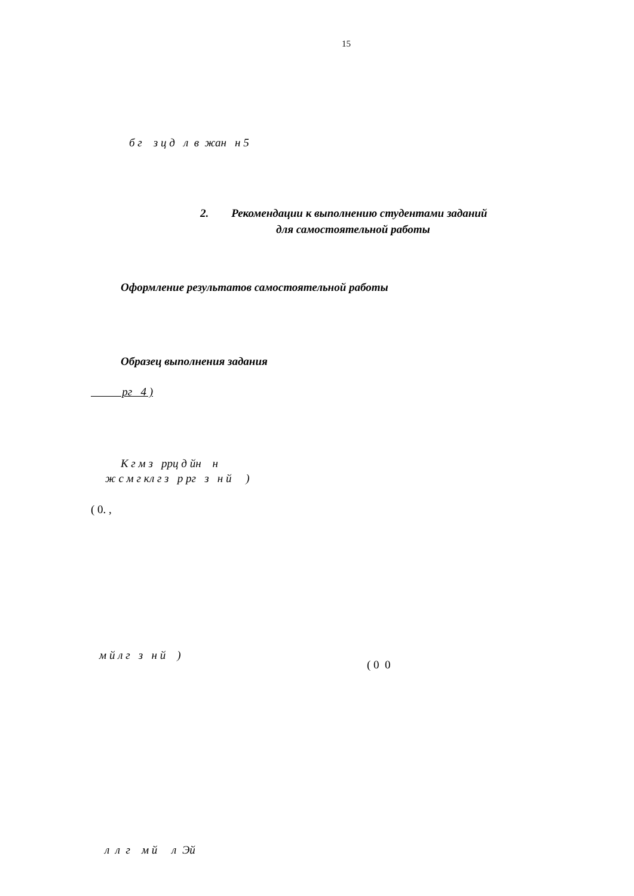15
б г з ц д л в жан н 5
2. Рекомендации к выполнению студентами заданий
для самостоятельной работы
Оформление результатов самостоятельной работы
Образец выполнения задания
рг 4 )
К г м з ррц д йн н
ж с м г кл г з р рг з н й )
( 0. ,
м й л г з н й )
( 0 0
л л г м й л Эй